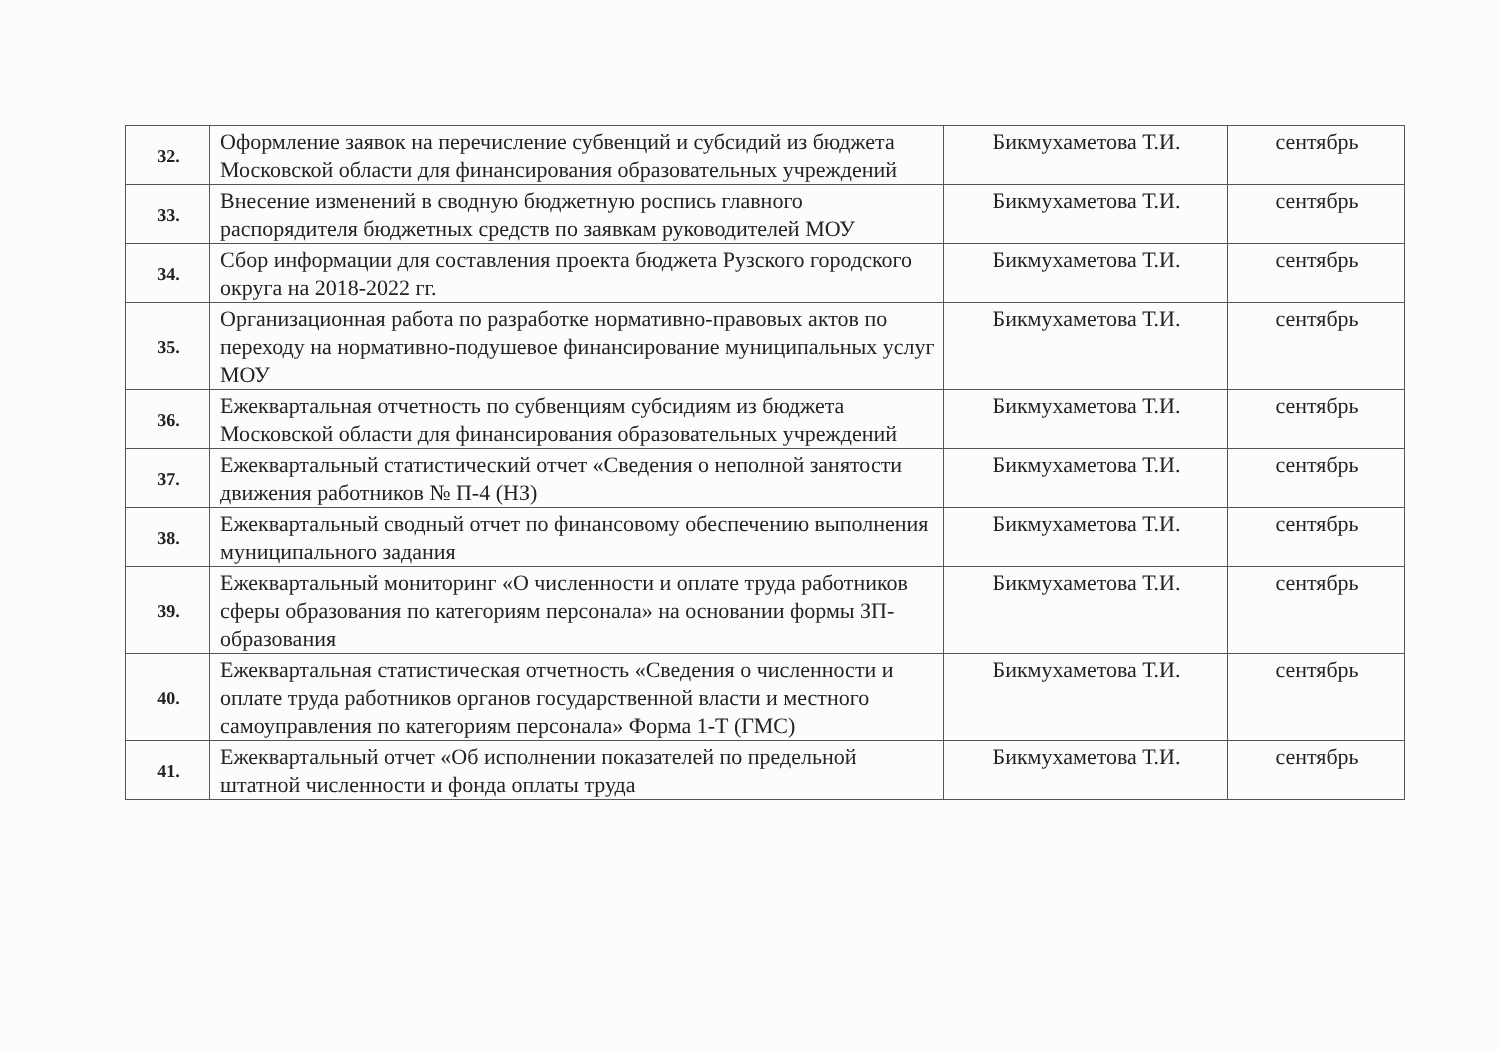| 32. | Оформление заявок на перечисление субвенций и субсидий из бюджета Московской области для финансирования образовательных учреждений | Бикмухаметова Т.И. | сентябрь |
| 33. | Внесение изменений в сводную бюджетную роспись главного распорядителя бюджетных средств по заявкам руководителей МОУ | Бикмухаметова Т.И. | сентябрь |
| 34. | Сбор информации для составления проекта бюджета Рузского городского округа на 2018-2022 гг. | Бикмухаметова Т.И. | сентябрь |
| 35. | Организационная работа по разработке нормативно-правовых актов по переходу на нормативно-подушевое финансирование муниципальных услуг МОУ | Бикмухаметова Т.И. | сентябрь |
| 36. | Ежеквартальная отчетность по субвенциям субсидиям из бюджета Московской области для финансирования образовательных учреждений | Бикмухаметова Т.И. | сентябрь |
| 37. | Ежеквартальный статистический отчет «Сведения о неполной занятости движения работников № П-4 (НЗ) | Бикмухаметова Т.И. | сентябрь |
| 38. | Ежеквартальный сводный отчет по финансовому обеспечению выполнения муниципального задания | Бикмухаметова Т.И. | сентябрь |
| 39. | Ежеквартальный мониторинг «О численности и оплате труда работников сферы образования по категориям персонала» на основании формы ЗП-образования | Бикмухаметова Т.И. | сентябрь |
| 40. | Ежеквартальная статистическая отчетность «Сведения о численности и оплате труда работников органов государственной власти и местного самоуправления по категориям персонала» Форма 1-Т (ГМС) | Бикмухаметова Т.И. | сентябрь |
| 41. | Ежеквартальный отчет «Об исполнении показателей по предельной штатной численности и фонда оплаты труда | Бикмухаметова Т.И. | сентябрь |